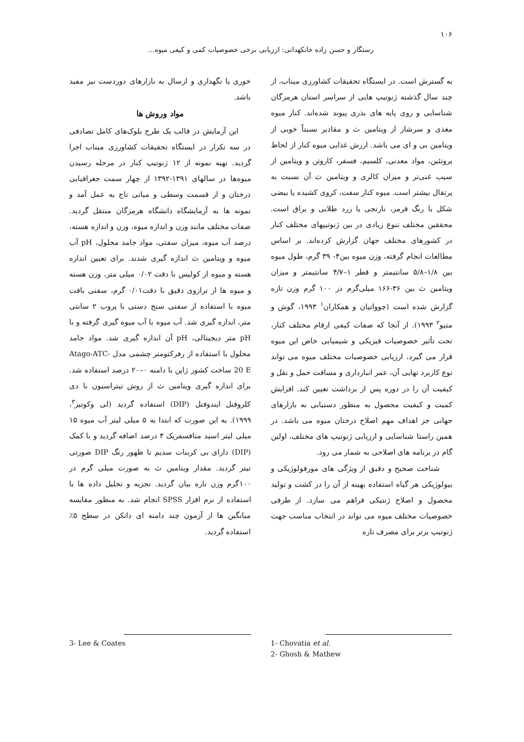۱۰۶
رستگار و حسن زاده خانکهدانی: ارزیابی برخی خصوصیات کمی و کیفی میوه...
به گسترش است. در ایستگاه تحقیقات کشاورزی میناب، از چند سال گذشته ژنوتیپ هایی از سراسر استان هرمزگان شناسایی و روی پایه های بذری پیوند شده‌اند. کنار میوه مغذی و سرشار از ویتامین ث و مقادیر نسبتاً خوبی از ویتامین بی و ای می باشد. ارزش غذایی میوه کنار از لحاظ پروتئین، مواد معدنی، کلسیم، فسفر، کاروتن و ویتامین از سیب غنی‌تر و میزان کالری و ویتامین ث آن نسبت به پرتقال بیشتر است. میوه کنار سفت، کروی کشیده یا بیضی شکل با رنگ قرمز، نارنجی یا زرد طلایی و براق است. محققین مختلف تنوع زیادی در بین ژنوتیپهای مختلف کنار در کشورهای مختلف جهان گزارش کرده‌اند. بر اساس مطالعات انجام گرفته، وزن میوه بین۴- ۳۹ گرم، طول میوه بین ۱/۸–۵/۸ سانتیمتر و قطر ۱–۴/۷ سانتیمتر و میزان ویتامین ث بین ۳۶-۱۶۶ میلی‌گرم در ۱۰۰ گرم وزن تازه گزارش شده است (چوواتیان و همکاران<sup>۱</sup> ۱۹۹۳، گوش و متیو<sup>۲</sup> ۱۹۹۳). از آنجا که صفات کیفی ارقام مختلف کنار، تحت تأثیر خصوصیات فیزیکی و شیمیایی خاص این میوه قرار می گیرد، ارزیابی خصوصیات مختلف میوه می تواند نوع کاربرد نهایی آن، عمر انبارداری و مسافت حمل و نقل و کیفیت آن را در دوره پس از برداشت تعیین کند. افزایش کمیت و کیفیت محصول به منظور دستیابی به بازارهای جهانی جز اهداف مهم اصلاح درختان میوه می باشد. در همین راستا شناسایی و ارزیابی ژنوتیپ های مختلف، اولین گام در برنامه های اصلاحی به شمار می رود.
شناخت صحیح و دقیق از ویژگی های مورفولوژیکی و بیولوژیکی هر گیاه استفاده بهینه از آن را در کشت و تولید محصول و اصلاح ژنتیکی فراهم می سازد. از طرفی خصوصیات مختلف میوه می تواند در انتخاب مناسب جهت ژنوتیپ برتر برای مصرف تازه
خوری یا نگهداری و ارسال به بازارهای دوردست نیز مفید باشد.
مواد وروش ها
این آزمایش در قالب یک طرح بلوک‌های کامل تصادفی در سه تکرار در ایستگاه تحقیقات کشاورزی میناب اجرا گردید. تهیه نمونه از ۱۲ ژنوتیپ کنار در مرحله رسیدن میوه‌ها در سالهای ۱۳۹۱-۱۳۹۲ از چهار سمت جغرافیایی درختان و از قسمت وسطی و میانی تاج به عمل آمد و نمونه ها به آزمایشگاه دانشگاه هرمزگان منتقل گردید. صفات مختلف مانند وزن و اندازه میوه، وزن و اندازه هسته، درصد آب میوه، میزان سفتی، مواد جامد محلول، pH آب میوه و ویتامین ث اندازه گیری شدند. برای تعیین اندازه هسته و میوه از کولیس با دقت ۰/۰۲ میلی متر، وزن هسته و میوه ها از ترازوی دقیق با دقت۰/۰۱ گرم، سفتی بافت میوه با استفاده از سفتی سنج دستی با پروب ۲ سانتی متر، اندازه گیری شد. آب میوه با آب میوه گیری گرفته و با pH متر دیجیتالی، pH آن اندازه گیری شد. مواد جامد محلول با استفاده از رفرکتومتر چشمی مدل Atago-ATC-20 E ساخت کشور ژاپن با دامنه ۰–۲۰ درصد استفاده شد. برای اندازه گیری ویتامین ث از روش تیتراسیون با دی کلروفنل ایندوفنل (DIP) استفاده گردید (لی وکوتیز<sup>۳</sup>، ۱۹۹۹). به این صورت که ابتدا به ۵ میلی لیتر آب میوه ۱۵ میلی لیتر اسید متافسفریک ۳ درصد اضافه گردید و با کمک (DIP) دارای بی کربنات سدیم تا ظهور رنگ DIP صورتی تیتر گردید. مقدار ویتامین ث به صورت میلی گرم در ۱۰۰گرم وزن تازه بیان گردید. تجزیه و تحلیل داده ها با استفاده از نرم افزار SPSS انجام شد. به منظور مقایسه میانگین ها از آزمون چند دامنه ای دانکن در سطح ۵٪ استفاده گردید.
1- Chovatia et al.
2- Ghosh & Mathew
3- Lee & Coates